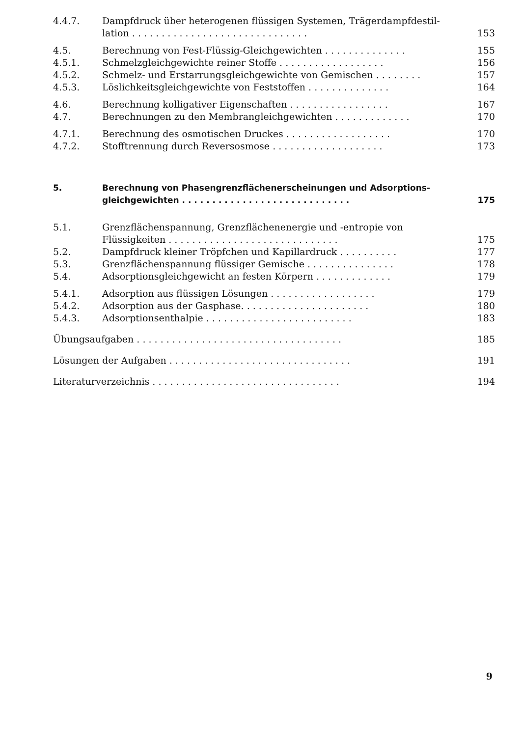4.4.7. Dampfdruck über heterogenen flüssigen Systemen, Trägerdampfdestil-
lation . . . . . . . . . . . . . . . . . . . . . . . . . . . . . .
153
4.5. Berechnung von Fest-Flüssig-Gleichgewichten . . . . . . . . . . . . . . 155
4.5.1. Schmelzgleichgewichte reiner Stoffe . . . . . . . . . . . . . . . . . . 156
4.5.2. Schmelz- und Erstarrungsgleichgewichte von Gemischen . . . . . . . . 157
4.5.3. Löslichkeitsgleichgewichte von Feststoffen . . . . . . . . . . . . . . 164
4.6. Berechnung kolligativer Eigenschaften . . . . . . . . . . . . . . . . . 167
4.7. Berechnungen zu den Membrangleichgewichten . . . . . . . . . . . . . 170
4.7.1. Berechnung des osmotischen Druckes . . . . . . . . . . . . . . . . . . 170
4.7.2. Stofftrennung durch Reversosmose . . . . . . . . . . . . . . . . . . . 173
5. Berechnung von Phasengrenzflächenerscheinungen und Adsorptions-
gleichgewichten . . . . . . . . . . . . . . . . . . . . . . . . . . . .
175
5.1. Grenzflächenspannung, Grenzflächenenergie und -entropie von
Flüssigkeiten . . . . . . . . . . . . . . . . . . . . . . . . . . . . .
175
5.2. Dampfdruck kleiner Tröpfchen und Kapillardruck . . . . . . . . . . 177
5.3. Grenzflächenspannung flüssiger Gemische . . . . . . . . . . . . . . . 178
5.4. Adsorptionsgleichgewicht an festen Körpern . . . . . . . . . . . . . 179
5.4.1. Adsorption aus flüssigen Lösungen . . . . . . . . . . . . . . . . . . 179
5.4.2. Adsorption aus der Gasphase. . . . . . . . . . . . . . . . . . . . . . 180
5.4.3. Adsorptionsenthalpie . . . . . . . . . . . . . . . . . . . . . . . . . 183
Übungsaufgaben . . . . . . . . . . . . . . . . . . . . . . . . . . . . . . . . . . . 185
Lösungen der Aufgaben . . . . . . . . . . . . . . . . . . . . . . . . . . . . . . . 191
Literaturverzeichnis . . . . . . . . . . . . . . . . . . . . . . . . . . . . . . . . 194
9